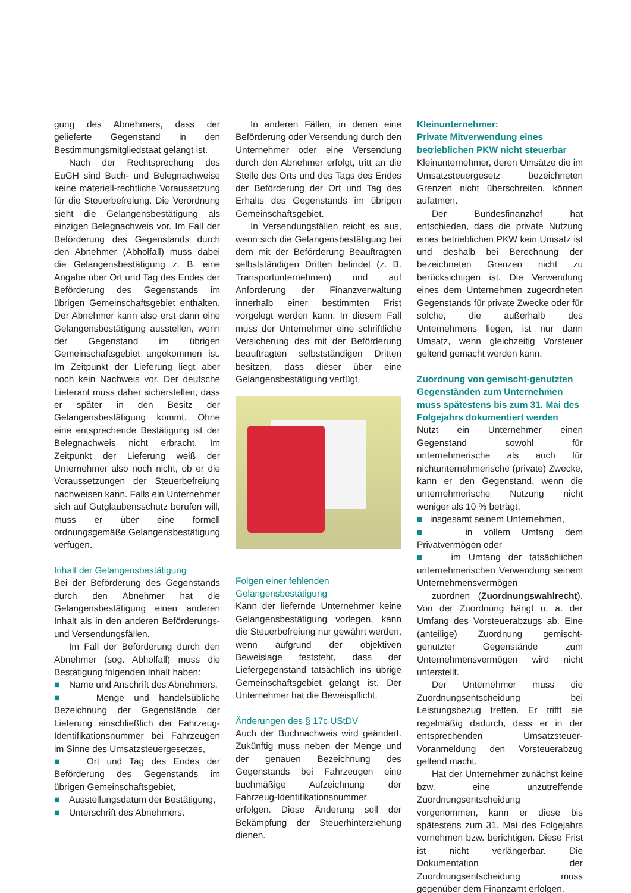gung des Abnehmers, dass der gelieferte Gegenstand in den Bestimmungsmitgliedstaat gelangt ist.
Nach der Rechtsprechung des EuGH sind Buch- und Belegnachweise keine materiell-rechtliche Voraussetzung für die Steuerbefreiung. Die Verordnung sieht die Gelangensbestätigung als einzigen Belegnachweis vor. Im Fall der Beförderung des Gegenstands durch den Abnehmer (Abholfall) muss dabei die Gelangensbestätigung z. B. eine Angabe über Ort und Tag des Endes der Beförderung des Gegenstands im übrigen Gemeinschaftsgebiet enthalten. Der Abnehmer kann also erst dann eine Gelangensbestätigung ausstellen, wenn der Gegenstand im übrigen Gemeinschaftsgebiet angekommen ist. Im Zeitpunkt der Lieferung liegt aber noch kein Nachweis vor. Der deutsche Lieferant muss daher sicherstellen, dass er später in den Besitz der Gelangensbestätigung kommt. Ohne eine entsprechende Bestätigung ist der Belegnachweis nicht erbracht. Im Zeitpunkt der Lieferung weiß der Unternehmer also noch nicht, ob er die Voraussetzungen der Steuerbefreiung nachweisen kann. Falls ein Unternehmer sich auf Gutglaubensschutz berufen will, muss er über eine formell ordnungsgemäße Gelangensbestätigung verfügen.
Inhalt der Gelangensbestätigung
Bei der Beförderung des Gegenstands durch den Abnehmer hat die Gelangensbestätigung einen anderen Inhalt als in den anderen Beförderungs- und Versendungsfällen.
Im Fall der Beförderung durch den Abnehmer (sog. Abholfall) muss die Bestätigung folgenden Inhalt haben:
■ Name und Anschrift des Abnehmers,
■ Menge und handelsübliche Bezeichnung der Gegenstände der Lieferung einschließlich der Fahrzeug-Identifikationsnummer bei Fahrzeugen im Sinne des Umsatzsteuergesetzes,
■ Ort und Tag des Endes der Beförderung des Gegenstands im übrigen Gemeinschaftsgebiet,
■ Ausstellungsdatum der Bestätigung,
■ Unterschrift des Abnehmers.
In anderen Fällen, in denen eine Beförderung oder Versendung durch den Unternehmer oder eine Versendung durch den Abnehmer erfolgt, tritt an die Stelle des Orts und des Tags des Endes der Beförderung der Ort und Tag des Erhalts des Gegenstands im übrigen Gemeinschaftsgebiet.
In Versendungsfällen reicht es aus, wenn sich die Gelangensbestätigung bei dem mit der Beförderung Beauftragten selbstständigen Dritten befindet (z. B. Transportunternehmen) und auf Anforderung der Finanzverwaltung innerhalb einer bestimmten Frist vorgelegt werden kann. In diesem Fall muss der Unternehmer eine schriftliche Versicherung des mit der Beförderung beauftragten selbstständigen Dritten besitzen, dass dieser über eine Gelangensbestätigung verfügt.
Folgen einer fehlenden Gelangensbestätigung
Kann der liefernde Unternehmer keine Gelangensbestätigung vorlegen, kann die Steuerbefreiung nur gewährt werden, wenn aufgrund der objektiven Beweislage feststeht, dass der Liefergegenstand tatsächlich ins übrige Gemeinschaftsgebiet gelangt ist. Der Unternehmer hat die Beweispflicht.
Änderungen des § 17c UStDV
Auch der Buchnachweis wird geändert. Zukünftig muss neben der Menge und der genauen Bezeichnung des Gegenstands bei Fahrzeugen eine buchmäßige Aufzeichnung der Fahrzeug-Identifikationsnummer erfolgen. Diese Änderung soll der Bekämpfung der Steuerhinterziehung dienen.
Kleinunternehmer:
Private Mitverwendung eines betrieblichen PKW nicht steuerbar
Kleinunternehmer, deren Umsätze die im Umsatzsteuergesetz bezeichneten Grenzen nicht überschreiten, können aufatmen.
Der Bundesfinanzhof hat entschieden, dass die private Nutzung eines betrieblichen PKW kein Umsatz ist und deshalb bei Berechnung der bezeichneten Grenzen nicht zu berücksichtigen ist. Die Verwendung eines dem Unternehmen zugeordneten Gegenstands für private Zwecke oder für solche, die außerhalb des Unternehmens liegen, ist nur dann Umsatz, wenn gleichzeitig Vorsteuer geltend gemacht werden kann.
Zuordnung von gemischt-genutzten Gegenständen zum Unternehmen muss spätestens bis zum 31. Mai des Folgejahrs dokumentiert werden
Nutzt ein Unternehmer einen Gegenstand sowohl für unternehmerische als auch für nichtunternehmerische (private) Zwecke, kann er den Gegenstand, wenn die unternehmerische Nutzung nicht weniger als 10 % beträgt,
■ insgesamt seinem Unternehmen,
■ in vollem Umfang dem Privatvermögen oder
■ im Umfang der tatsächlichen unternehmerischen Verwendung seinem Unternehmensvermögen
zuordnen (Zuordnungswahlrecht). Von der Zuordnung hängt u. a. der Umfang des Vorsteuerabzugs ab. Eine (anteilige) Zuordnung gemischt-genutzter Gegenstände zum Unternehmensvermögen wird nicht unterstellt.
Der Unternehmer muss die Zuordnungsentscheidung bei Leistungsbezug treffen. Er trifft sie regelmäßig dadurch, dass er in der entsprechenden Umsatzsteuer-Voranmeldung den Vorsteuerabzug geltend macht.
Hat der Unternehmer zunächst keine bzw. eine unzutreffende Zuordnungsentscheidung vorgenommen, kann er diese bis spätestens zum 31. Mai des Folgejahrs vornehmen bzw. berichtigen. Diese Frist ist nicht verlängerbar. Die Dokumentation der Zuordnungsentscheidung muss gegenüber dem Finanzamt erfolgen.